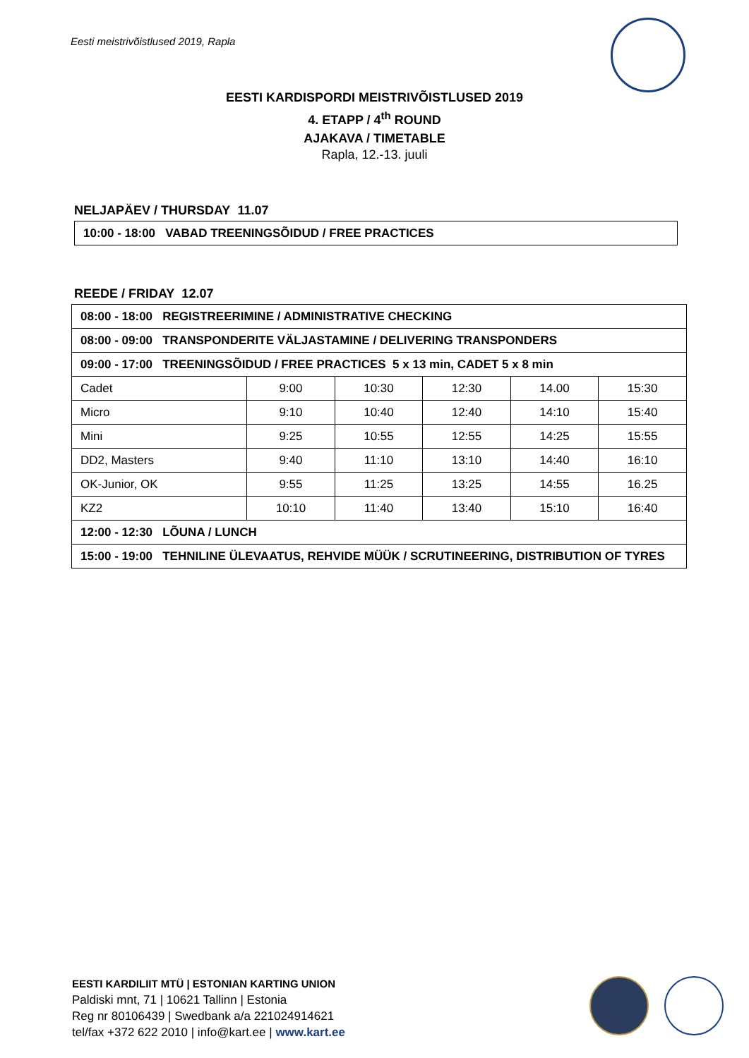Eesti meistrivõistlused 2019, Rapla
EESTI KARDISPORDI MEISTRIVÕISTLUSED 2019
4. ETAPP / 4<sup>th</sup> ROUND
AJAKAVA / TIMETABLE
Rapla, 12.-13. juuli
NELJAPÄEV / THURSDAY 11.07
| 10:00 - 18:00 VABAD TREENINGSÕIDUD / FREE PRACTICES |
REEDE / FRIDAY 12.07
| 08:00 - 18:00 REGISTREERIMINE / ADMINISTRATIVE CHECKING | | | | | |
| 08:00 - 09:00 TRANSPONDERITE VÄLJASTAMINE / DELIVERING TRANSPONDERS | | | | | |
| 09:00 - 17:00 TREENINGSÕIDUD / FREE PRACTICES 5 x 13 min, CADET 5 x 8 min | | | | | |
| Cadet | 9:00 | 10:30 | 12:30 | 14.00 | 15:30 |
| Micro | 9:10 | 10:40 | 12:40 | 14:10 | 15:40 |
| Mini | 9:25 | 10:55 | 12:55 | 14:25 | 15:55 |
| DD2, Masters | 9:40 | 11:10 | 13:10 | 14:40 | 16:10 |
| OK-Junior, OK | 9:55 | 11:25 | 13:25 | 14:55 | 16.25 |
| KZ2 | 10:10 | 11:40 | 13:40 | 15:10 | 16:40 |
| 12:00 - 12:30 LÕUNA / LUNCH | | | | | |
| 15:00 - 19:00 TEHNILINE ÜLEVAATUS, REHVIDE MÜÜK / SCRUTINEERING, DISTRIBUTION OF TYRES | | | | | |
EESTI KARDILIIT MTÜ | ESTONIAN KARTING UNION
Paldiski mnt, 71 | 10621 Tallinn | Estonia
Reg nr 80106439 | Swedbank a/a 221024914621
tel/fax +372 622 2010 | info@kart.ee | www.kart.ee